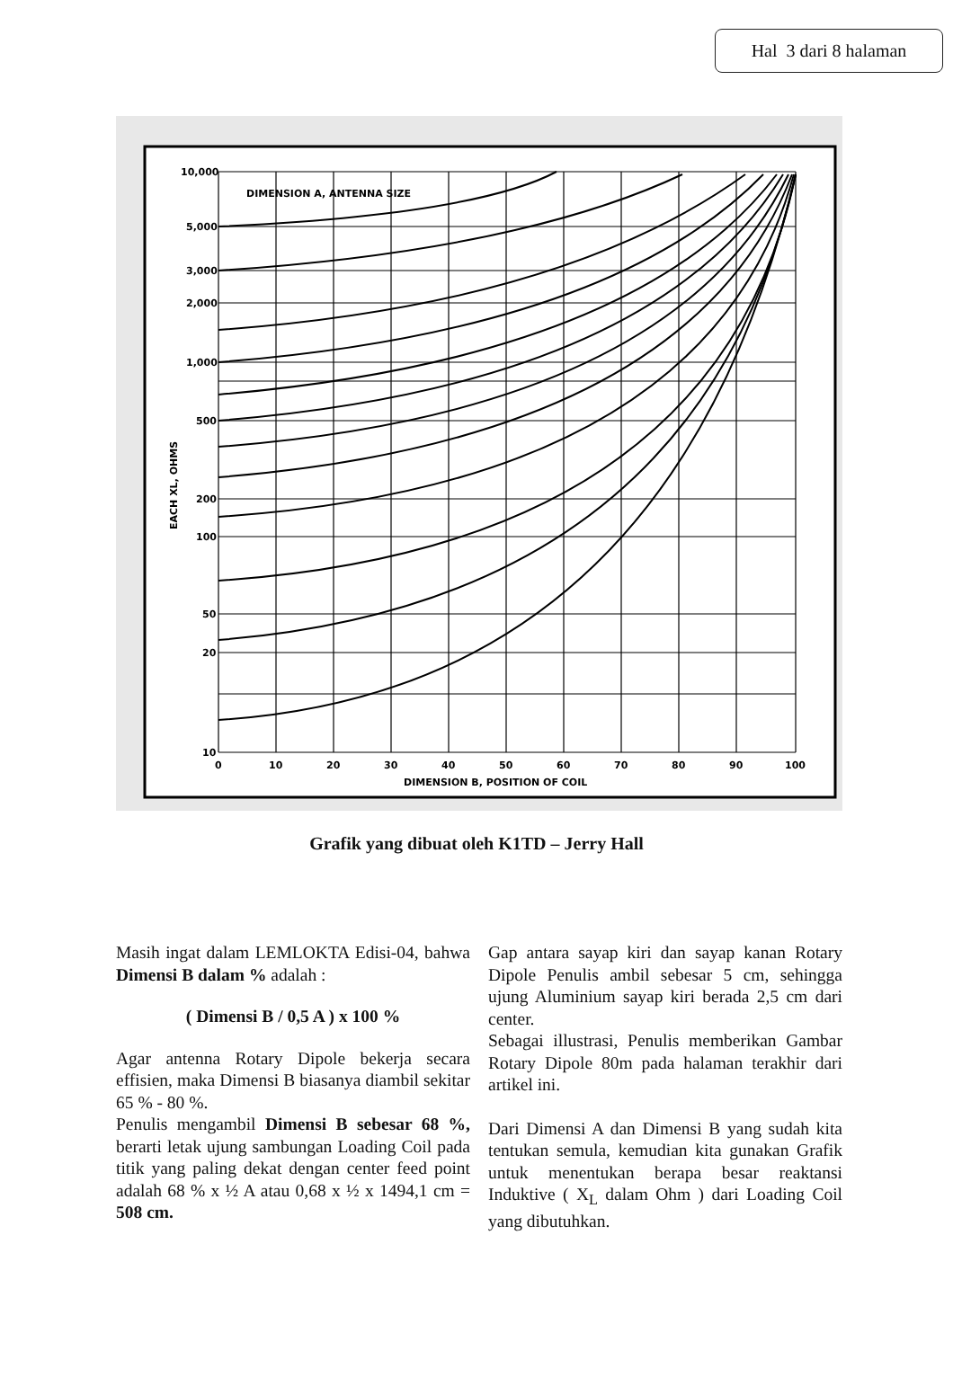Hal 3 dari 8 halaman
10,000
5,000
3,000
2,000
1,000
500
200
100
50
20
10
DIMENSION A, ANTENNA SIZE
0
10
20
30
40
50
60
70
80
90
100
DIMENSION B, POSITION OF COIL
EACH XL, OHMS
Grafik yang dibuat oleh K1TD – Jerry Hall
Masih ingat dalam LEMLOKTA Edisi-04, bahwa Dimensi B dalam % adalah :
( Dimensi B / 0,5 A ) x 100 %
Agar antenna Rotary Dipole bekerja secara effisien, maka Dimensi B biasanya diambil sekitar 65 % - 80 %.
Penulis mengambil Dimensi B sebesar 68 %, berarti letak ujung sambungan Loading Coil pada titik yang paling dekat dengan center feed point adalah 68 % x ½ A atau 0,68 x ½ x 1494,1 cm = 508 cm.
Gap antara sayap kiri dan sayap kanan Rotary Dipole Penulis ambil sebesar 5 cm, sehingga ujung Aluminium sayap kiri berada 2,5 cm dari center.
Sebagai illustrasi, Penulis memberikan Gambar Rotary Dipole 80m pada halaman terakhir dari artikel ini.
Dari Dimensi A dan Dimensi B yang sudah kita tentukan semula, kemudian kita gunakan Grafik untuk menentukan berapa besar reaktansi Induktive ( X<sub>L</sub> dalam Ohm ) dari Loading Coil yang dibutuhkan.